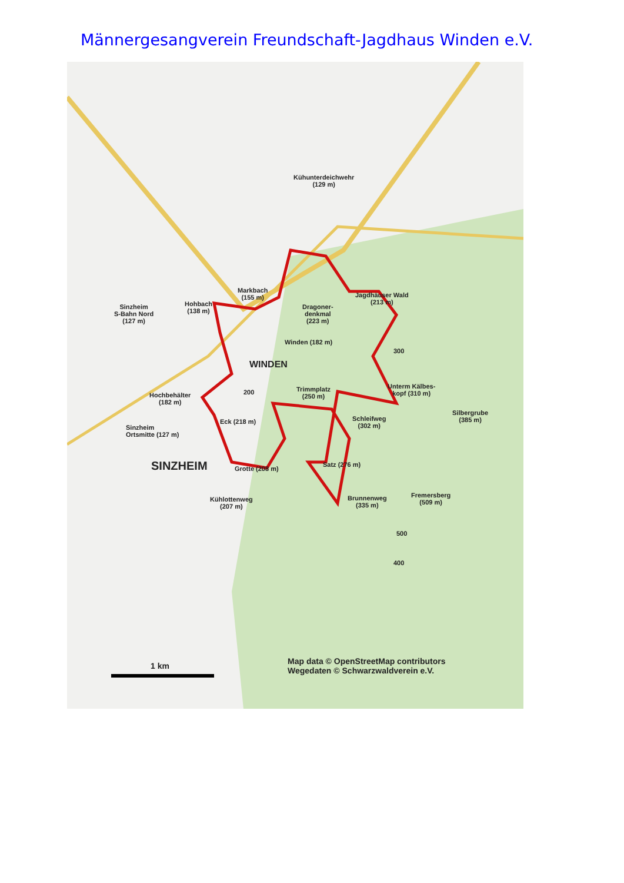Männergesangverein Freundschaft-Jagdhaus Winden e.V.
Kühunterdeichwehr
(129 m)
Markbach
(155 m)
Jagdhäuser Wald
(213 m)
Sinzheim
S-Bahn Nord
(127 m)
Hohbach
(138 m)
Dragoner-
denkmal
(223 m)
Winden (182 m)
WINDEN
300
Unterm Kälbes-
kopf (310 m)
Trimmplatz
(250 m)
200
Hochbehälter
(182 m)
Silbergrube
(385 m)
Schleifweg
(302 m)
Eck (218 m)
Sinzheim
Ortsmitte (127 m)
SINZHEIM Grotte (208 m)
Satz (276 m)
Kühlottenweg
(207 m)
Brunnenweg
(335 m)
Fremersberg
(509 m)
500
400
1 km
Map data © OpenStreetMap contributors
Wegedaten © Schwarzwaldverein e.V.